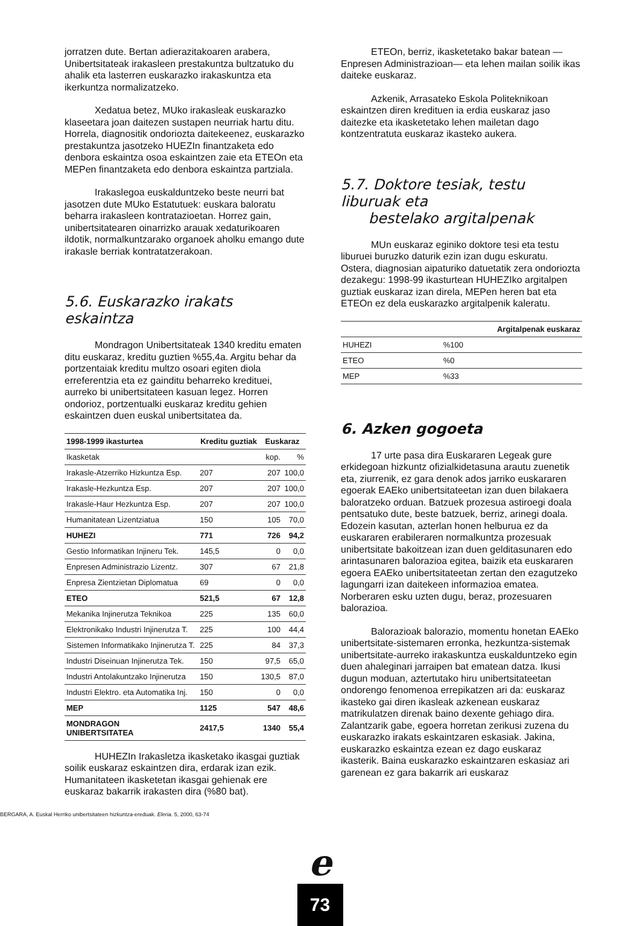jorratzen dute. Bertan adierazitakoaren arabera, Unibertsitateak irakasleen prestakuntza bultzatuko du ahalik eta lasterren euskarazko irakaskuntza eta ikerkuntza normalizatzeko.
Xedatua betez, MUko irakasleak euskarazko klaseetara joan daitezen sustapen neurriak hartu ditu. Horrela, diagnositik ondoriozta daitekeenez, euskarazko prestakuntza jasotzeko HUEZIn finantzaketa edo denbora eskaintza osoa eskaintzen zaie eta ETEOn eta MEPen finantzaketa edo denbora eskaintza partziala.
Irakaslegoa euskalduntzeko beste neurri bat jasotzen dute MUko Estatutuek: euskara baloratu beharra irakasleen kontratazioetan. Horrez gain, unibertsitatearen oinarrizko arauak xedaturikoaren ildotik, normalkuntzarako organoek aholku emango dute irakasle berriak kontratatzerakoan.
5.6. Euskarazko irakats eskaintza
Mondragon Unibertsitateak 1340 kreditu ematen ditu euskaraz, kreditu guztien %55,4a. Argitu behar da portzentaiak kreditu multzo osoari egiten diola erreferentzia eta ez gainditu beharreko kredituei, aurreko bi unibertsitateen kasuan legez. Horren ondorioz, portzentualki euskaraz kreditu gehien eskaintzen duen euskal unibertsitatea da.
| 1998-1999 ikasturtea | Kreditu guztiak | Euskaraz | |
| --- | --- | --- | --- |
| Ikasketak | | kop. | % |
| Irakasle-Atzerriko Hizkuntza Esp. | 207 | 207 | 100,0 |
| Irakasle-Hezkuntza Esp. | 207 | 207 | 100,0 |
| Irakasle-Haur Hezkuntza Esp. | 207 | 207 | 100,0 |
| Humanitatean Lizentziatua | 150 | 105 | 70,0 |
| HUHEZI | 771 | 726 | 94,2 |
| Gestio Informatikan Injineru Tek. | 145,5 | 0 | 0,0 |
| Enpresen Administrazio Lizentz. | 307 | 67 | 21,8 |
| Enpresa Zientzietan Diplomatua | 69 | 0 | 0,0 |
| ETEO | 521,5 | 67 | 12,8 |
| Mekanika Injinerutza Teknikoa | 225 | 135 | 60,0 |
| Elektronikako Industri Injinerutza T. | 225 | 100 | 44,4 |
| Sistemen Informatikako Injinerutza T. | 225 | 84 | 37,3 |
| Industri Diseinuan Injinerutza Tek. | 150 | 97,5 | 65,0 |
| Industri Antolakuntzako Injinerutza | 150 | 130,5 | 87,0 |
| Industri Elektro. eta Automatika Inj. | 150 | 0 | 0,0 |
| MEP | 1125 | 547 | 48,6 |
| MONDRAGON UNIBERTSITATEA | 2417,5 | 1340 | 55,4 |
HUHEZIn Irakasletza ikasketako ikasgai guztiak soilik euskaraz eskaintzen dira, erdarak izan ezik. Humanitateen ikasketetan ikasgai gehienak ere euskaraz bakarrik irakasten dira (%80 bat).
ETEOn, berriz, ikasketetako bakar batean —Enpresen Administrazioan— eta lehen mailan soilik ikas daiteke euskaraz.
Azkenik, Arrasateko Eskola Politeknikoan eskaintzen diren kredituen ia erdia euskaraz jaso daitezke eta ikasketetako lehen mailetan dago kontzentratuta euskaraz ikasteko aukera.
5.7. Doktore tesiak, testu liburuak eta
bestelako argitalpenak
MUn euskaraz eginiko doktore tesi eta testu liburuei buruzko daturik ezin izan dugu eskuratu. Ostera, diagnosian aipaturiko datuetatik zera ondoriozta dezakegu: 1998-99 ikasturtean HUHEZIko argitalpen guztiak euskaraz izan direla, MEPen heren bat eta ETEOn ez dela euskarazko argitalpenik kaleratu.
| | Argitalpenak euskaraz |
| --- | --- |
| HUHEZI | %100 |
| ETEO | %0 |
| MEP | %33 |
6. Azken gogoeta
17 urte pasa dira Euskararen Legeak gure erkidegoan hizkuntz ofizialkidetasuna arautu zuenetik eta, ziurrenik, ez gara denok ados jarriko euskararen egoerak EAEko unibertsitateetan izan duen bilakaera baloratzeko orduan. Batzuek prozesua astiroegi doala pentsatuko dute, beste batzuek, berriz, arinegi doala. Edozein kasutan, azterlan honen helburua ez da euskararen erabileraren normalkuntza prozesuak unibertsitate bakoitzean izan duen gelditasunaren edo arintasunaren balorazioa egitea, baizik eta euskararen egoera EAEko unibertsitateetan zertan den ezagutzeko lagungarri izan daitekeen informazioa ematea. Norberaren esku uzten dugu, beraz, prozesuaren balorazioa.
Balorazioak balorazio, momentu honetan EAEko unibertsitate-sistemaren erronka, hezkuntza-sistemak unibertsitate-aurreko irakaskuntza euskalduntzeko egin duen ahaleginari jarraipen bat ematean datza. Ikusi dugun moduan, aztertutako hiru unibertsitateetan ondorengo fenomenoa errepikatzen ari da: euskaraz ikasteko gai diren ikasleak azkenean euskaraz matrikulatzen direnak baino dexente gehiago dira. Zalantzarik gabe, egoera horretan zerikusi zuzena du euskarazko irakats eskaintzaren eskasiak. Jakina, euskarazko eskaintza ezean ez dago euskaraz ikasterik. Baina euskarazko eskaintzaren eskasiaz ari garenean ez gara bakarrik ari euskaraz
BERGARA, A. Euskal Herriko unibertsitateen hizkuntza-ereduak. Eleria. 5, 2000, 63-74
e
73